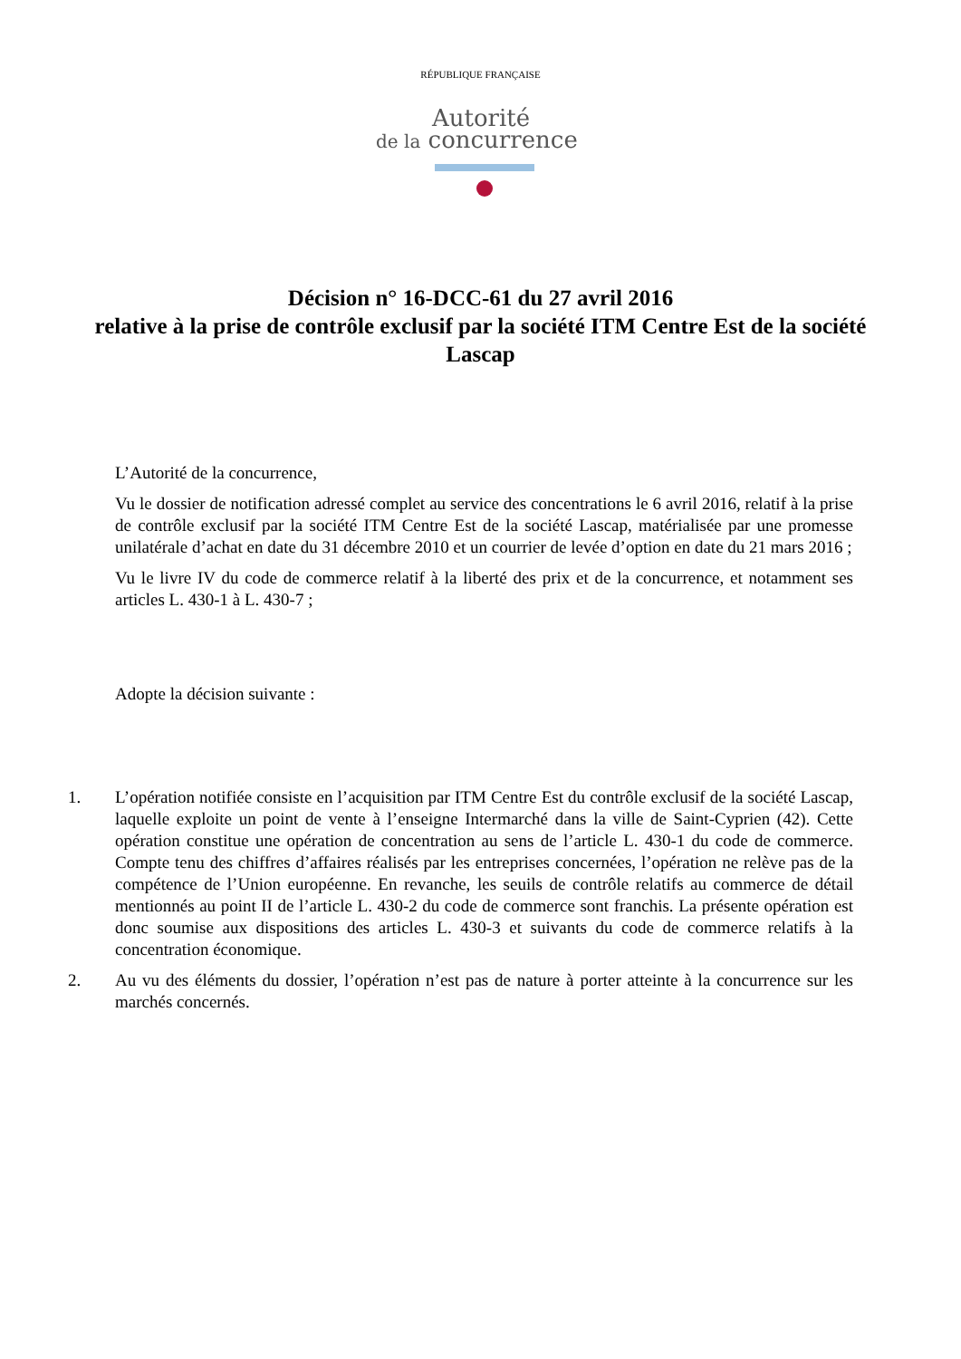RÉPUBLIQUE FRANÇAISE
Autorité
de la concurrence
Décision n° 16-DCC-61 du 27 avril 2016
relative à la prise de contrôle exclusif par la société ITM Centre Est de la société Lascap
L’Autorité de la concurrence,
Vu le dossier de notification adressé complet au service des concentrations le 6 avril 2016, relatif à la prise de contrôle exclusif par la société ITM Centre Est de la société Lascap, matérialisée par une promesse unilatérale d’achat en date du 31 décembre 2010 et un courrier de levée d’option en date du 21 mars 2016 ;
Vu le livre IV du code de commerce relatif à la liberté des prix et de la concurrence, et notamment ses articles L. 430-1 à L. 430-7 ;
Adopte la décision suivante :
1. L’opération notifiée consiste en l’acquisition par ITM Centre Est du contrôle exclusif de la société Lascap, laquelle exploite un point de vente à l’enseigne Intermarché dans la ville de Saint-Cyprien (42). Cette opération constitue une opération de concentration au sens de l’article L. 430-1 du code de commerce. Compte tenu des chiffres d’affaires réalisés par les entreprises concernées, l’opération ne relève pas de la compétence de l’Union européenne. En revanche, les seuils de contrôle relatifs au commerce de détail mentionnés au point II de l’article L. 430-2 du code de commerce sont franchis. La présente opération est donc soumise aux dispositions des articles L. 430-3 et suivants du code de commerce relatifs à la concentration économique.
2. Au vu des éléments du dossier, l’opération n’est pas de nature à porter atteinte à la concurrence sur les marchés concernés.